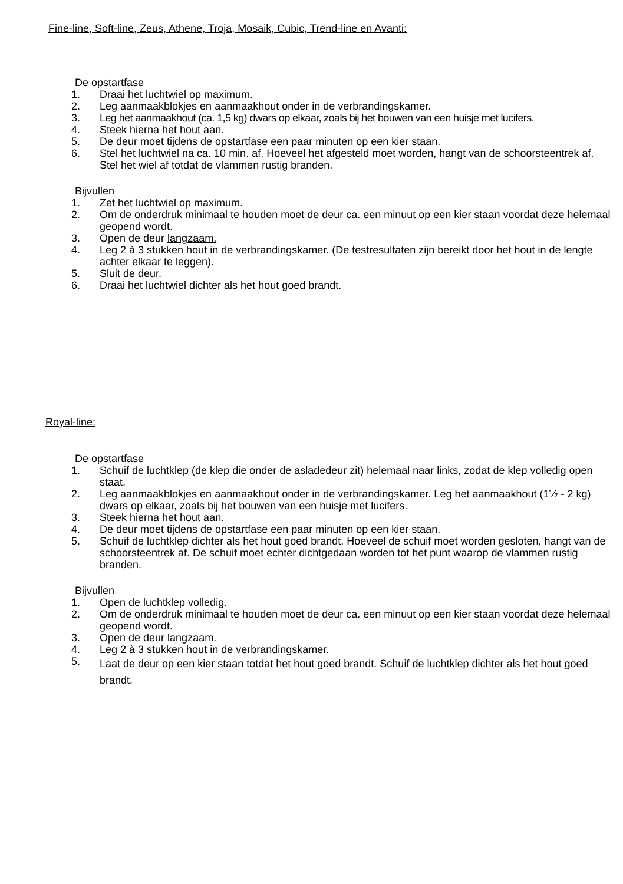Fine-line, Soft-line, Zeus, Athene, Troja, Mosaik, Cubic, Trend-line en Avanti:
De opstartfase
1. Draai het luchtwiel op maximum.
2. Leg aanmaakblokjes en aanmaakhout onder in de verbrandingskamer.
3. Leg het aanmaakhout (ca. 1,5 kg) dwars op elkaar, zoals bij het bouwen van een huisje met lucifers.
4. Steek hierna het hout aan.
5. De deur moet tijdens de opstartfase een paar minuten op een kier staan.
6. Stel het luchtwiel na ca. 10 min. af. Hoeveel het afgesteld moet worden, hangt van de schoors­teentrek af. Stel het wiel af totdat de vlammen rustig branden.
Bijvullen
1. Zet het luchtwiel op maximum.
2. Om de onderdruk minimaal te houden moet de deur ca. een minuut op een kier staan voordat deze helemaal geopend wordt.
3. Open de deur langzaam.
4. Leg 2 à 3 stukken hout in de verbrandingskamer. (De testresultaten zijn bereikt door het hout in de lengte achter elkaar te leggen).
5. Sluit de deur.
6. Draai het luchtwiel dichter als het hout goed brandt.
Royal-line:
De opstartfase
1. Schuif de luchtklep (de klep die onder de asladedeur zit) helemaal naar links, zodat de klep vol­ledig open staat.
2. Leg aanmaakblokjes en aanmaakhout onder in de verbrandingskamer. Leg het aanmaakhout (1½ - 2 kg) dwars op elkaar, zoals bij het bouwen van een huisje met lucifers.
3. Steek hierna het hout aan.
4. De deur moet tijdens de opstartfase een paar minuten op een kier staan.
5. Schuif de luchtklep dichter als het hout goed brandt. Hoeveel de schuif moet worden gesloten, hangt van de schoorsteentrek af. De schuif moet echter dichtgedaan worden tot het punt wa­arop de vlammen rustig branden.
Bijvullen
1. Open de luchtklep volledig.
2. Om de onderdruk minimaal te houden moet de deur ca. een minuut op een kier staan voordat deze helemaal geopend wordt.
3. Open de deur langzaam.
4. Leg 2 à 3 stukken hout in de verbrandingskamer.
5. Laat de deur op een kier staan totdat het hout goed brandt. Schuif de luchtklep dichter als het hout goed brandt.